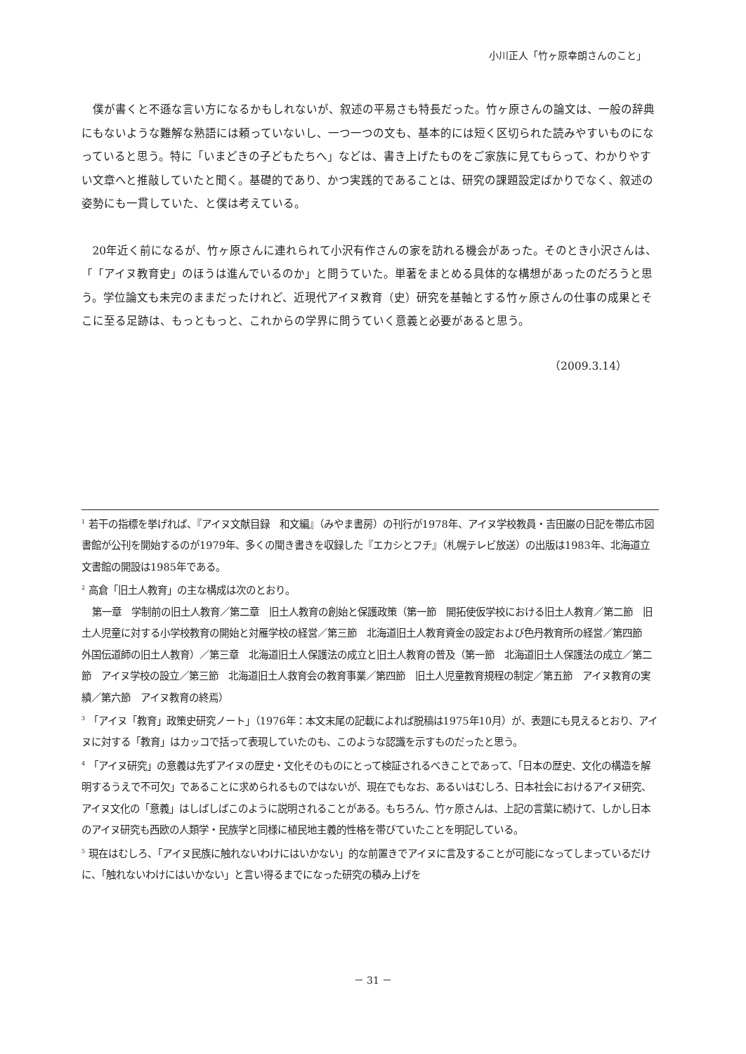小川正人「竹ヶ原幸朗さんのこと」
僕が書くと不遜な言い方になるかもしれないが、叙述の平易さも特長だった。竹ヶ原さんの論文は、一般の辞典にもないような難解な熟語には頼っていないし、一つ一つの文も、基本的には短く区切られた読みやすいものになっていると思う。特に「いまどきの子どもたちへ」などは、書き上げたものをご家族に見てもらって、わかりやすい文章へと推敲していたと聞く。基礎的であり、かつ実践的であることは、研究の課題設定ばかりでなく、叙述の姿勢にも一貫していた、と僕は考えている。
20年近く前になるが、竹ヶ原さんに連れられて小沢有作さんの家を訪れる機会があった。そのとき小沢さんは、「「アイヌ教育史」のほうは進んでいるのか」と問うていた。単著をまとめる具体的な構想があったのだろうと思う。学位論文も未完のままだったけれど、近現代アイヌ教育（史）研究を基軸とする竹ヶ原さんの仕事の成果とそこに至る足跡は、もっともっと、これからの学界に問うていく意義と必要があると思う。
（2009.3.14）
<sup>1</sup> 若干の指標を挙げれば、『アイヌ文献目録　和文編』（みやま書房）の刊行が1978年、アイヌ学校教員・吉田巌の日記を帯広市図書館が公刊を開始するのが1979年、多くの聞き書きを収録した『エカシとフチ』（札幌テレビ放送）の出版は1983年、北海道立文書館の開設は1985年である。
<sup>2</sup> 高倉「旧土人教育」の主な構成は次のとおり。
第一章　学制前の旧土人教育／第二章　旧土人教育の創始と保護政策（第一節　開拓使仮学校における旧土人教育／第二節　旧土人児童に対する小学校教育の開始と対雁学校の経営／第三節　北海道旧土人教育資金の設定および色丹教育所の経営／第四節　外国伝道師の旧土人教育）／第三章　北海道旧土人保護法の成立と旧土人教育の普及（第一節　北海道旧土人保護法の成立／第二節　アイヌ学校の設立／第三節　北海道旧土人救育会の教育事業／第四節　旧土人児童教育規程の制定／第五節　アイヌ教育の実績／第六節　アイヌ教育の終焉）
<sup>3</sup> 「アイヌ「教育」政策史研究ノート」（1976年：本文末尾の記載によれば脱稿は1975年10月）が、表題にも見えるとおり、アイヌに対する「教育」はカッコで括って表現していたのも、このような認識を示すものだったと思う。
<sup>4</sup> 「アイヌ研究」の意義は先ずアイヌの歴史・文化そのものにとって検証されるべきことであって、「日本の歴史、文化の構造を解明するうえで不可欠」であることに求められるものではないが、現在でもなお、あるいはむしろ、日本社会におけるアイヌ研究、アイヌ文化の「意義」はしばしばこのように説明されることがある。もちろん、竹ヶ原さんは、上記の言葉に続けて、しかし日本のアイヌ研究も西欧の人類学・民族学と同様に植民地主義的性格を帯びていたことを明記している。
<sup>5</sup> 現在はむしろ、「アイヌ民族に触れないわけにはいかない」的な前置きでアイヌに言及することが可能になってしまっているだけに、「触れないわけにはいかない」と言い得るまでになった研究の積み上げを
－ 31 －